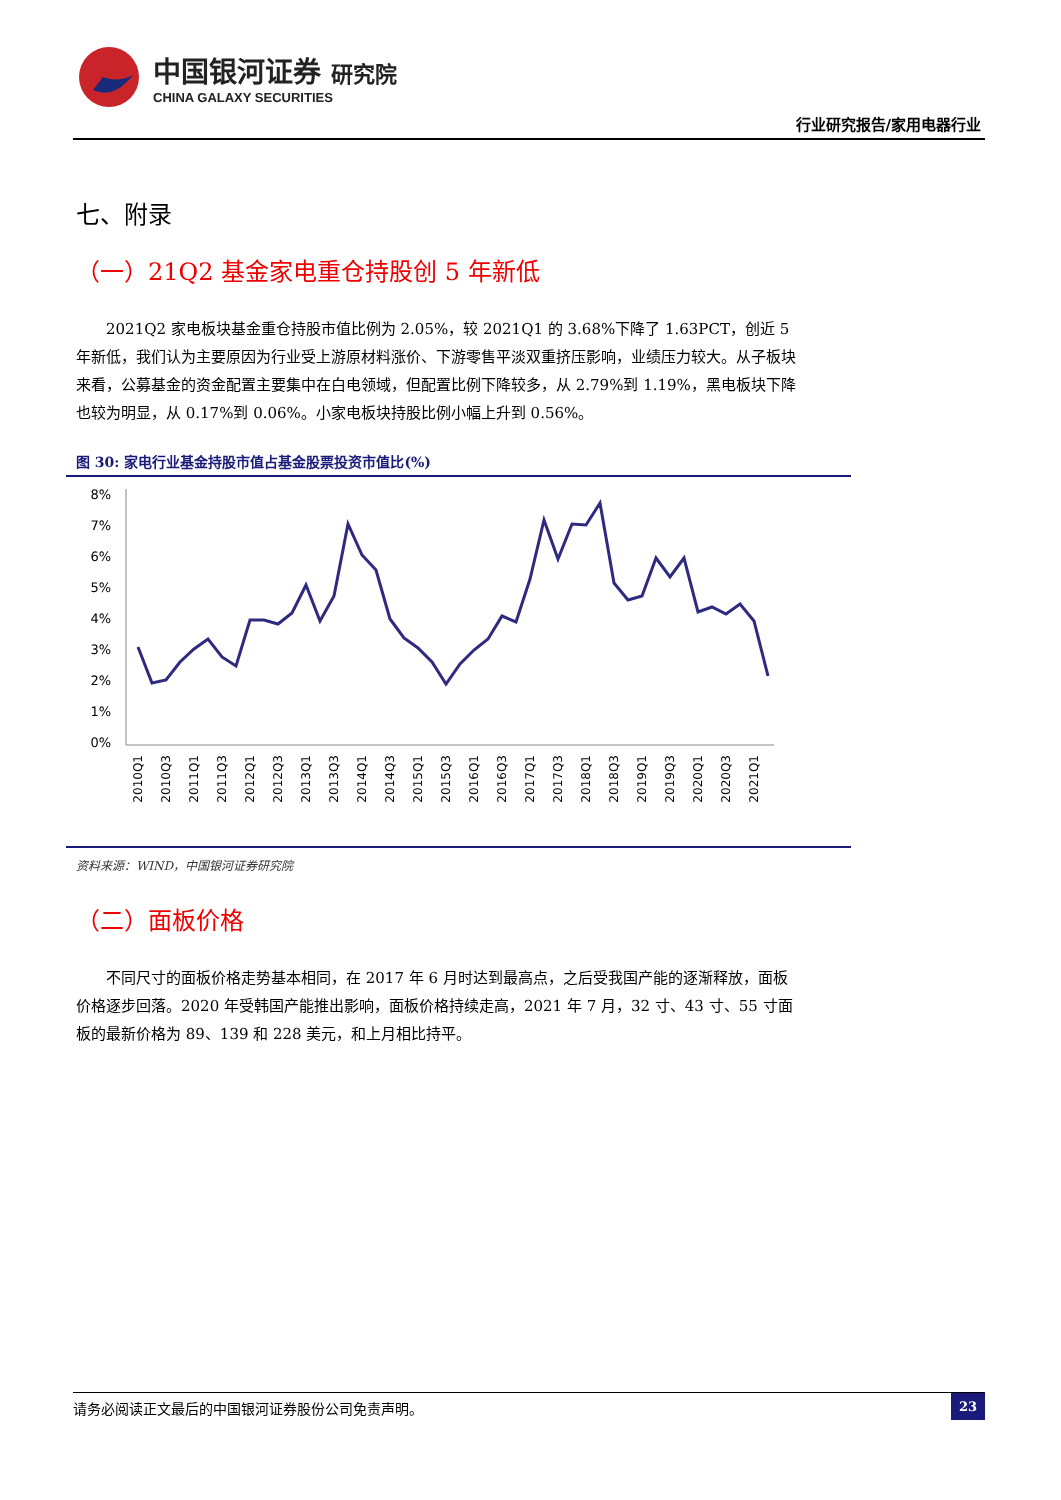中国银河证券 研究院
CHINA GALAXY SECURITIES
行业研究报告/家用电器行业
七、附录
（一）21Q2 基金家电重仓持股创 5 年新低
2021Q2 家电板块基金重仓持股市值比例为 2.05%，较 2021Q1 的 3.68%下降了 1.63PCT，创近 5 年新低，我们认为主要原因为行业受上游原材料涨价、下游零售平淡双重挤压影响，业绩压力较大。从子板块来看，公募基金的资金配置主要集中在白电领域，但配置比例下降较多，从 2.79%到 1.19%，黑电板块下降也较为明显，从 0.17%到 0.06%。小家电板块持股比例小幅上升到 0.56%。
图 30: 家电行业基金持股市值占基金股票投资市值比(%)
8%
7%
6%
5%
4%
3%
2%
1%
0%
2010Q1
2010Q3
2011Q1
2011Q3
2012Q1
2012Q3
2013Q1
2013Q3
2014Q1
2014Q3
2015Q1
2015Q3
2016Q1
2016Q3
2017Q1
2017Q3
2018Q1
2018Q3
2019Q1
2019Q3
2020Q1
2020Q3
2021Q1
资料来源：WIND，中国银河证券研究院
（二）面板价格
不同尺寸的面板价格走势基本相同，在 2017 年 6 月时达到最高点，之后受我国产能的逐渐释放，面板价格逐步回落。2020 年受韩国产能推出影响，面板价格持续走高，2021 年 7 月，32 寸、43 寸、55 寸面板的最新价格为 89、139 和 228 美元，和上月相比持平。
请务必阅读正文最后的中国银河证券股份公司免责声明。 23